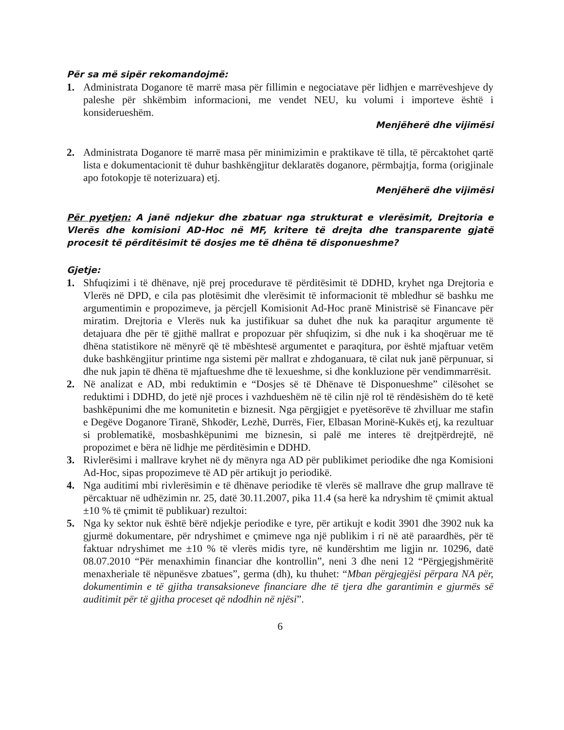Për sa më sipër rekomandojmë:
1. Administrata Doganore të marrë masa për fillimin e negociatave për lidhjen e marrëveshjeve dy paleshe për shkëmbim informacioni, me vendet NEU, ku volumi i importeve është i konsiderueshëm.
Menjëherë dhe vijimësi
2. Administrata Doganore të marrë masa për minimizimin e praktikave të tilla, të përcaktohet qartë lista e dokumentacionit të duhur bashkëngjitur deklaratës doganore, përmbajtja, forma (origjinale apo fotokopje të noterizuara) etj.
Menjëherë dhe vijimësi
Për pyetjen: A janë ndjekur dhe zbatuar nga strukturat e vlerësimit, Drejtoria e Vlerës dhe komisioni AD-Hoc në MF, kritere të drejta dhe transparente gjatë procesit të përditësimit të dosjes me të dhëna të disponueshme?
Gjetje:
1. Shfuqizimi i të dhënave, një prej procedurave të përditësimit të DDHD, kryhet nga Drejtoria e Vlerës në DPD, e cila pas plotësimit dhe vlerësimit të informacionit të mbledhur së bashku me argumentimin e propozimeve, ja përcjell Komisionit Ad-Hoc pranë Ministrisë së Financave për miratim. Drejtoria e Vlerës nuk ka justifikuar sa duhet dhe nuk ka paraqitur argumente të detajuara dhe për të gjithë mallrat e propozuar për shfuqizim, si dhe nuk i ka shoqëruar me të dhëna statistikore në mënyrë që të mbështesë argumentet e paraqitura, por është mjaftuar vetëm duke bashkëngjitur printime nga sistemi për mallrat e zhdoganuara, të cilat nuk janë përpunuar, si dhe nuk japin të dhëna të mjaftueshme dhe të lexueshme, si dhe konkluzione për vendimmarrësit.
2. Në analizat e AD, mbi reduktimin e “Dosjes së të Dhënave të Disponueshme” cilësohet se reduktimi i DDHD, do jetë një proces i vazhdueshëm në të cilin një rol të rëndësishëm do të ketë bashkëpunimi dhe me komunitetin e biznesit. Nga përgjigjet e pyetësorëve të zhvilluar me stafin e Degëve Doganore Tiranë, Shkodër, Lezhë, Durrës, Fier, Elbasan Morinë-Kukës etj, ka rezultuar si problematikë, mosbashkëpunimi me biznesin, si palë me interes të drejtpërdrejtë, në propozimet e bëra në lidhje me përditësimin e DDHD.
3. Rivlerësimi i mallrave kryhet në dy mënyra nga AD për publikimet periodike dhe nga Komisioni Ad-Hoc, sipas propozimeve të AD për artikujt jo periodikë.
4. Nga auditimi mbi rivlerësimin e të dhënave periodike të vlerës së mallrave dhe grup mallrave të përcaktuar në udhëzimin nr. 25, datë 30.11.2007, pika 11.4 (sa herë ka ndryshim të çmimit aktual ±10 % të çmimit të publikuar) rezultoi:
5. Nga ky sektor nuk është bërë ndjekje periodike e tyre, për artikujt e kodit 3901 dhe 3902 nuk ka gjurmë dokumentare, për ndryshimet e çmimeve nga një publikim i ri në atë paraardhës, për të faktuar ndryshimet me ±10 % të vlerës midis tyre, në kundërshtim me ligjin nr. 10296, datë 08.07.2010 “Për menaxhimin financiar dhe kontrollin”, neni 3 dhe neni 12 “Përgjegjshmëritë menaxheriale të nëpunësve zbatues”, germa (dh), ku thuhet: “Mban përgjegjësi përpara NA për, dokumentimin e të gjitha transaksioneve financiare dhe të tjera dhe garantimin e gjurmës së auditimit për të gjitha proceset që ndodhin në njësi”.
6